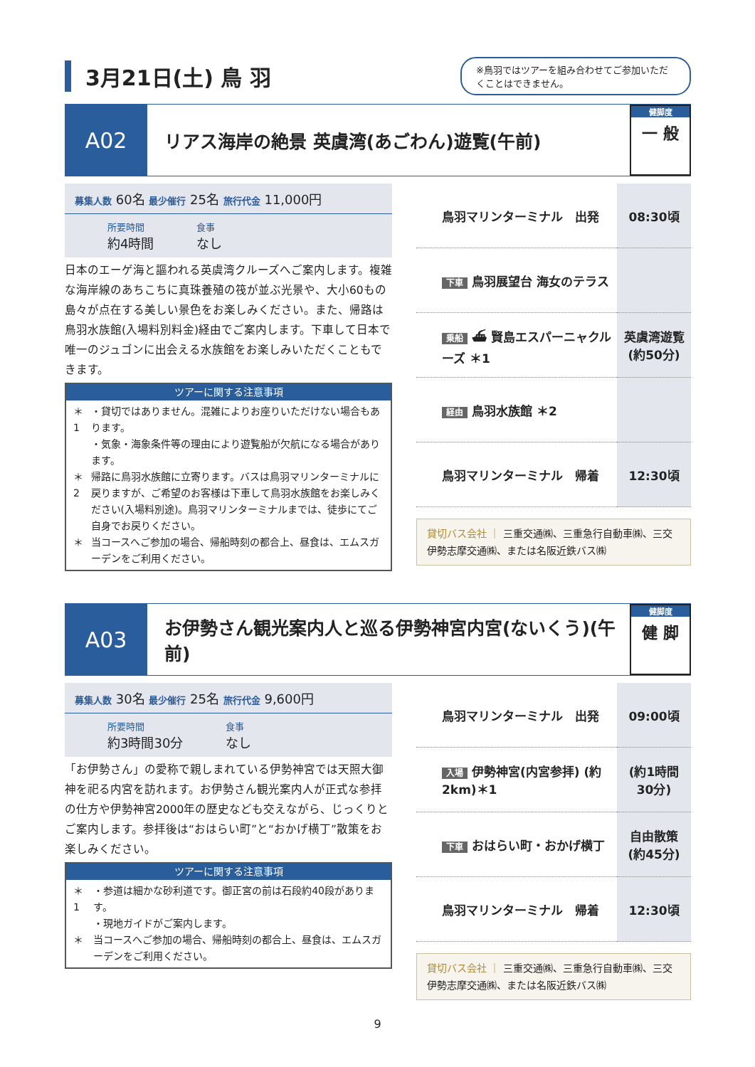3月21日(土) 鳥 羽
※鳥羽ではツアーを組み合わせてご参加いただくことはできません。
A02
リアス海岸の絶景 英虞湾(あごわん)遊覧(午前)
健脚度
一 般
募集人数 60名 最少催行 25名 旅行代金 11,000円
所要時間
約4時間
食事
なし
日本のエーゲ海と謳われる英虞湾クルーズへご案内します。複雑な海岸線のあちこちに真珠養殖の筏が並ぶ光景や、大小60もの島々が点在する美しい景色をお楽しみください。また、帰路は鳥羽水族館(入場料別料金)経由でご案内します。下車して日本で唯一のジュゴンに出会える水族館をお楽しみいただくこともできます。
ツアーに関する注意事項
| ＊1 | ・貸切ではありません。混雑によりお座りいただけない場合もあります。 ・気象・海象条件等の理由により遊覧船が欠航になる場合があります。 |
| ＊2 | 帰路に鳥羽水族館に立寄ります。バスは鳥羽マリンターミナルに戻りますが、ご希望のお客様は下車して鳥羽水族館をお楽しみください(入場料別途)。鳥羽マリンターミナルまでは、徒歩にてご自身でお戻りください。 |
| ＊ | 当コースへご参加の場合、帰船時刻の都合上、昼食は、エムスガーデンをご利用ください。 |
| 鳥羽マリンターミナル 出発 | 08:30頃 |
| 下車 鳥羽展望台 海女のテラス | |
| 乗船 ⛴ 賢島エスパーニャクルーズ ＊1 | 英虞湾遊覧 (約50分) |
| 経由 鳥羽水族館 ＊2 | |
| 鳥羽マリンターミナル 帰着 | 12:30頃 |
貸切バス会社 ｜ 三重交通㈱、三重急行自動車㈱、三交伊勢志摩交通㈱、または名阪近鉄バス㈱
A03
お伊勢さん観光案内人と巡る伊勢神宮内宮(ないくう)(午前)
健脚度
健 脚
募集人数 30名 最少催行 25名 旅行代金 9,600円
所要時間
約3時間30分
食事
なし
「お伊勢さん」の愛称で親しまれている伊勢神宮では天照大御神を祀る内宮を訪れます。お伊勢さん観光案内人が正式な参拝の仕方や伊勢神宮2000年の歴史なども交えながら、じっくりとご案内します。参拝後は“おはらい町”と“おかげ横丁”散策をお楽しみください。
ツアーに関する注意事項
| ＊1 | ・参道は細かな砂利道です。御正宮の前は石段約40段があります。 ・現地ガイドがご案内します。 |
| ＊ | 当コースへご参加の場合、帰船時刻の都合上、昼食は、エムスガーデンをご利用ください。 |
| 鳥羽マリンターミナル 出発 | 09:00頃 |
| 入場 伊勢神宮(内宮参拝) (約2km)＊1 | (約1時間 30分) |
| 下車 おはらい町・おかげ横丁 | 自由散策 (約45分) |
| 鳥羽マリンターミナル 帰着 | 12:30頃 |
貸切バス会社 ｜ 三重交通㈱、三重急行自動車㈱、三交伊勢志摩交通㈱、または名阪近鉄バス㈱
9